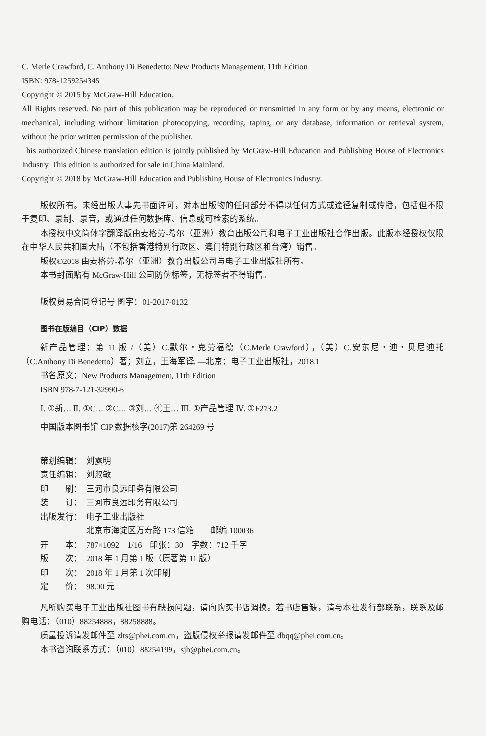C. Merle Crawford, C. Anthony Di Benedetto: New Products Management, 11th Edition
ISBN: 978-1259254345
Copyright © 2015 by McGraw-Hill Education.
All Rights reserved. No part of this publication may be reproduced or transmitted in any form or by any means, electronic or mechanical, including without limitation photocopying, recording, taping, or any database, information or retrieval system, without the prior written permission of the publisher.
This authorized Chinese translation edition is jointly published by McGraw-Hill Education and Publishing House of Electronics Industry. This edition is authorized for sale in China Mainland.
Copyright © 2018 by McGraw-Hill Education and Publishing House of Electronics Industry.
版权所有。未经出版人事先书面许可，对本出版物的任何部分不得以任何方式或途径复制或传播，包括但不限于复印、录制、录音，或通过任何数据库、信息或可检索的系统。
本授权中文简体字翻译版由麦格劳-希尔（亚洲）教育出版公司和电子工业出版社合作出版。此版本经授权仅限在中华人民共和国大陆（不包括香港特别行政区、澳门特别行政区和台湾）销售。
版权©2018 由麦格劳-希尔（亚洲）教育出版公司与电子工业出版社所有。
本书封面贴有 McGraw-Hill 公司防伪标签，无标签者不得销售。
版权贸易合同登记号 图字：01-2017-0132
图书在版编目（CIP）数据
新产品管理：第 11 版 /（美）C.默尔・克劳福德（C.Merle Crawford），（美）C.安东尼・迪・贝尼迪托（C.Anthony Di Benedetto）著；刘立，王海军译. —北京：电子工业出版社，2018.1
书名原文：New Products Management, 11th Edition
ISBN 978-7-121-32990-6
Ⅰ. ①新… Ⅱ. ①C… ②C… ③刘… ④王… Ⅲ. ①产品管理 Ⅳ. ①F273.2
中国版本图书馆 CIP 数据核字(2017)第 264269 号
策划编辑： 刘露明
责任编辑： 刘淑敏
印　　刷： 三河市良远印务有限公司
装　　订： 三河市良远印务有限公司
出版发行： 电子工业出版社
北京市海淀区万寿路 173 信箱　　邮编 100036
开　　本： 787×1092　1/16　印张：30　字数：712 千字
版　　次： 2018 年 1 月第 1 版（原著第 11 版）
印　　次： 2018 年 1 月第 1 次印刷
定　　价： 98.00 元
凡所购买电子工业出版社图书有缺损问题，请向购买书店调换。若书店售缺，请与本社发行部联系，联系及邮购电话：（010）88254888，88258888。
质量投诉请发邮件至 zlts@phei.com.cn，盗版侵权举报请发邮件至 dbqq@phei.com.cn。
本书咨询联系方式：（010）88254199，sjb@phei.com.cn。